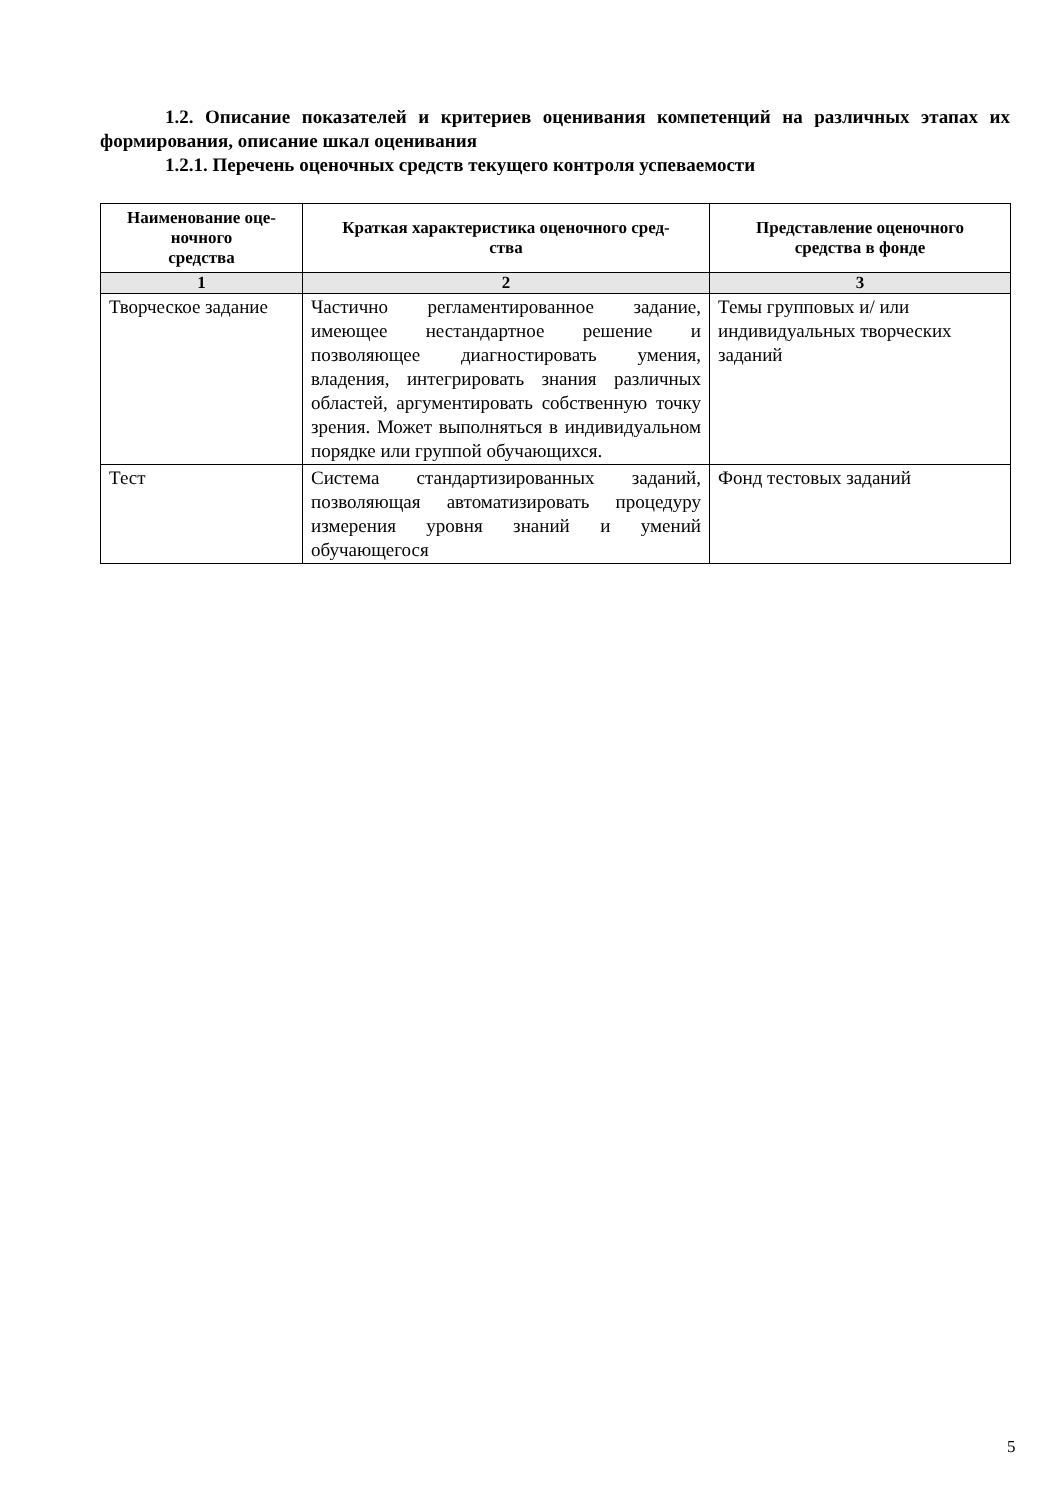1.2. Описание показателей и критериев оценивания компетенций на различных этапах их формирования, описание шкал оценивания
1.2.1. Перечень оценочных средств текущего контроля успеваемости
| Наименование оце- ночного средства | Краткая характеристика оценочного сред- ства | Представление оценочного средства в фонде |
| --- | --- | --- |
| 1 | 2 | 3 |
| Творческое задание | Частично регламентированное задание, имеющее нестандартное решение и позволяющее диагностировать умения, владения, интегрировать знания различных областей, аргументировать собственную точку зрения. Может выполняться в индивидуальном порядке или группой обучающихся. | Темы групповых и/ или индивидуальных творческих заданий |
| Тест | Система стандартизированных заданий, позволяющая автоматизировать процедуру измерения уровня знаний и умений обучающегося | Фонд тестовых заданий |
5